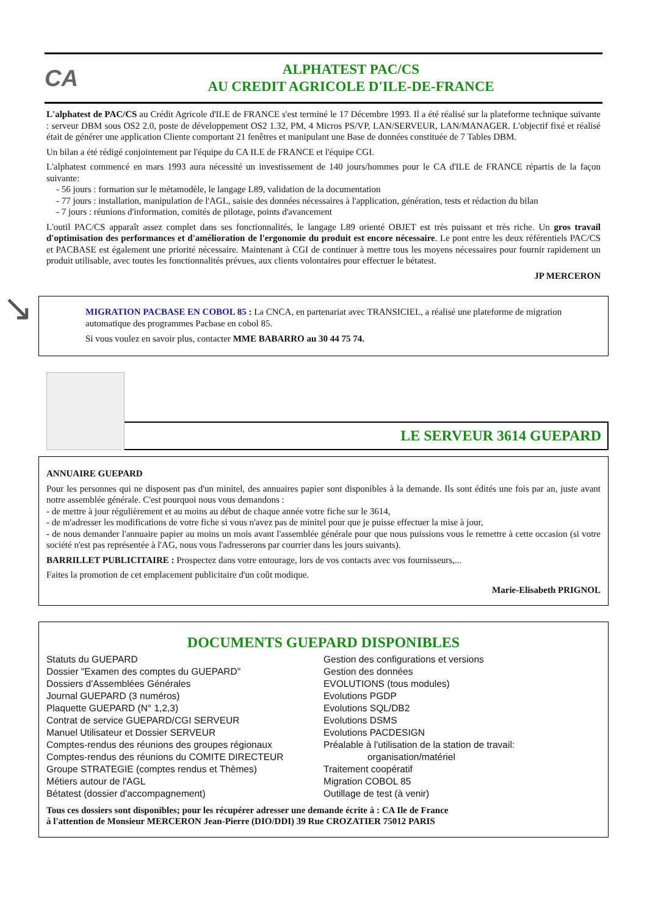CA
ALPHATEST PAC/CS
AU CREDIT AGRICOLE D'ILE-DE-FRANCE
L'alphatest de PAC/CS au Crédit Agricole d'ILE de FRANCE s'est terminé le 17 Décembre 1993. Il a été réalisé sur la plateforme technique suivante : serveur DBM sous OS2 2.0, poste de développement OS2 1.32, PM, 4 Micros PS/VP, LAN/SERVEUR, LAN/MANAGER. L'objectif fixé et réalisé était de générer une application Cliente comportant 21 fenêtres et manipulant une Base de données constituée de 7 Tables DBM.
Un bilan a été rédigé conjointement par l'équipe du CA ILE de FRANCE et l'équipe CGI.
L'alphatest commencé en mars 1993 aura nécessité un investissement de 140 jours/hommes pour le CA d'ILE de FRANCE répartis de la façon suivante:
- 56 jours : formation sur le métamodèle, le langage L89, validation de la documentation
- 77 jours : installation, manipulation de l'AGL, saisie des données nécessaires à l'application, génération, tests et rédaction du bilan
- 7 jours : réunions d'information, comités de pilotage, points d'avancement
L'outil PAC/CS apparaît assez complet dans ses fonctionnalités, le langage L89 orienté OBJET est très puissant et très riche. Un gros travail d'optimisation des performances et d'amélioration de l'ergonomie du produit est encore nécessaire. Le pont entre les deux référentiels PAC/CS et PACBASE est également une priorité nécessaire. Maintenant à CGI de continuer à mettre tous les moyens nécessaires pour fournir rapidement un produit utilisable, avec toutes les fonctionnalités prévues, aux clients volontaires pour effectuer le bétatest.
JP MERCERON
↘
MIGRATION PACBASE EN COBOL 85 : La CNCA, en partenariat avec TRANSICIEL, a réalisé une plateforme de migration automatique des programmes Pacbase en cobol 85.
Si vous voulez en savoir plus, contacter MME BABARRO au 30 44 75 74.
LE SERVEUR 3614 GUEPARD
ANNUAIRE GUEPARD
Pour les personnes qui ne disposent pas d'un minitel, des annuaires papier sont disponibles à la demande. Ils sont édités une fois par an, juste avant notre assemblée générale. C'est pourquoi nous vous demandons :
- de mettre à jour régulièrement et au moins au début de chaque année votre fiche sur le 3614,
- de m'adresser les modifications de votre fiche si vous n'avez pas de minitel pour que je puisse effectuer la mise à jour,
- de nous demander l'annuaire papier au moins un mois avant l'assemblée générale pour que nous puissions vous le remettre à cette occasion (si votre société n'est pas représentée à l'AG, nous vous l'adresserons par courrier dans les jours suivants).
BARRILLET PUBLICITAIRE : Prospectez dans votre entourage, lors de vos contacts avec vos fournisseurs,...
Faites la promotion de cet emplacement publicitaire d'un coût modique.
Marie-Elisabeth PRIGNOL
DOCUMENTS GUEPARD DISPONIBLES
Statuts du GUEPARD
Dossier "Examen des comptes du GUEPARD"
Dossiers d'Assemblées Générales
Journal GUEPARD (3 numéros)
Plaquette GUEPARD (N° 1,2,3)
Contrat de service GUEPARD/CGI SERVEUR
Manuel Utilisateur et Dossier SERVEUR
Comptes-rendus des réunions des groupes régionaux
Comptes-rendus des réunions du COMITE DIRECTEUR
Groupe STRATEGIE (comptes rendus et Thèmes)
Métiers autour de l'AGL
Bétatest (dossier d'accompagnement)
Gestion des configurations et versions
Gestion des données
EVOLUTIONS (tous modules)
Evolutions PGDP
Evolutions SQL/DB2
Evolutions DSMS
Evolutions PACDESIGN
Préalable à l'utilisation de la station de travail:
organisation/matériel
Traitement coopératif
Migration COBOL 85
Outillage de test (à venir)
Tous ces dossiers sont disponibles; pour les récupérer adresser une demande écrite à : CA Ile de France
à l'attention de Monsieur MERCERON Jean-Pierre (DIO/DDI) 39 Rue CROZATIER 75012 PARIS